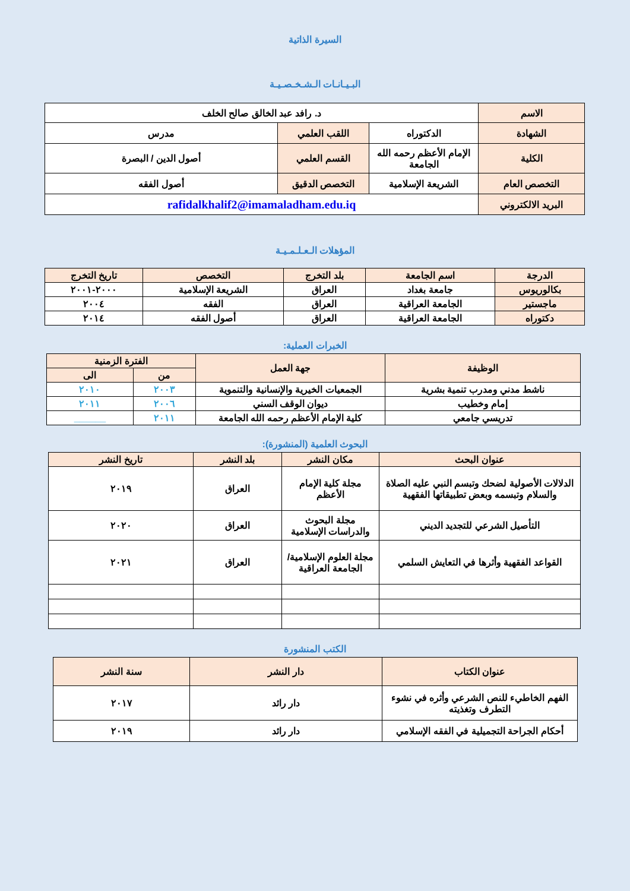السيرة الذاتية
البـيـانـات الـشـخـصـيـة
| الاسم | د. رافد عبد الخالق صالح الخلف | | |
| الشهادة | الدكتوراه | اللقب العلمي | مدرس |
| الكلية | الإمام الأعظم رحمه الله الجامعة | القسم العلمي | أصول الدين / البصرة |
| التخصص العام | الشريعة الإسلامية | التخصص الدقيق | أصول الفقه |
| البريد الالكتروني | rafidalkhalif2@imamaladham.edu.iq | | |
المؤهلات الـعـلـمـيـة
| الدرجة | اسم الجامعة | بلد التخرج | التخصص | تاريخ التخرج |
| --- | --- | --- | --- | --- |
| بكالوريوس | جامعة بغداد | العراق | الشريعة الإسلامية | ٢٠٠٠-٢٠٠١ |
| ماجستير | الجامعة العراقية | العراق | الفقه | ٢٠٠٤ |
| دكتوراه | الجامعة العراقية | العراق | أصول الفقه | ٢٠١٤ |
الخبرات العملية:
| الوظيفة | جهة العمل | الفترة الزمنية | |
| --- | --- | --- | --- |
| | | من | الى |
| ناشط مدني ومدرب تنمية بشرية | الجمعيات الخيرية والإنسانية والتنموية | ٢٠٠٣ | ٢٠١٠ |
| إمام وخطيب | ديوان الوقف السني | ٢٠٠٦ | ٢٠١١ |
| تدريسي جامعي | كلية الإمام الأعظم رحمه الله الجامعة | ٢٠١١ | ______ |
البحوث العلمية (المنشورة):
| عنوان البحث | مكان النشر | بلد النشر | تاريخ النشر |
| --- | --- | --- | --- |
| الدلالات الأصولية لضحك وتبسم النبي عليه الصلاة والسلام وتبسمه وبعض تطبيقاتها الفقهية | مجلة كلية الإمام الأعظم | العراق | ٢٠١٩ |
| التأصيل الشرعي للتجديد الديني | مجلة البحوث والدراسات الإسلامية | العراق | ٢٠٢٠ |
| القواعد الفقهية وأثرها في التعايش السلمي | مجلة العلوم الإسلامية/ الجامعة العراقية | العراق | ٢٠٢١ |
الكتب المنشورة
| عنوان الكتاب | دار النشر | سنة النشر |
| --- | --- | --- |
| الفهم الخاطيء للنص الشرعي وأثره في نشوء التطرف وتغذيته | دار رائد | ٢٠١٧ |
| أحكام الجراحة التجميلية في الفقه الإسلامي | دار رائد | ٢٠١٩ |